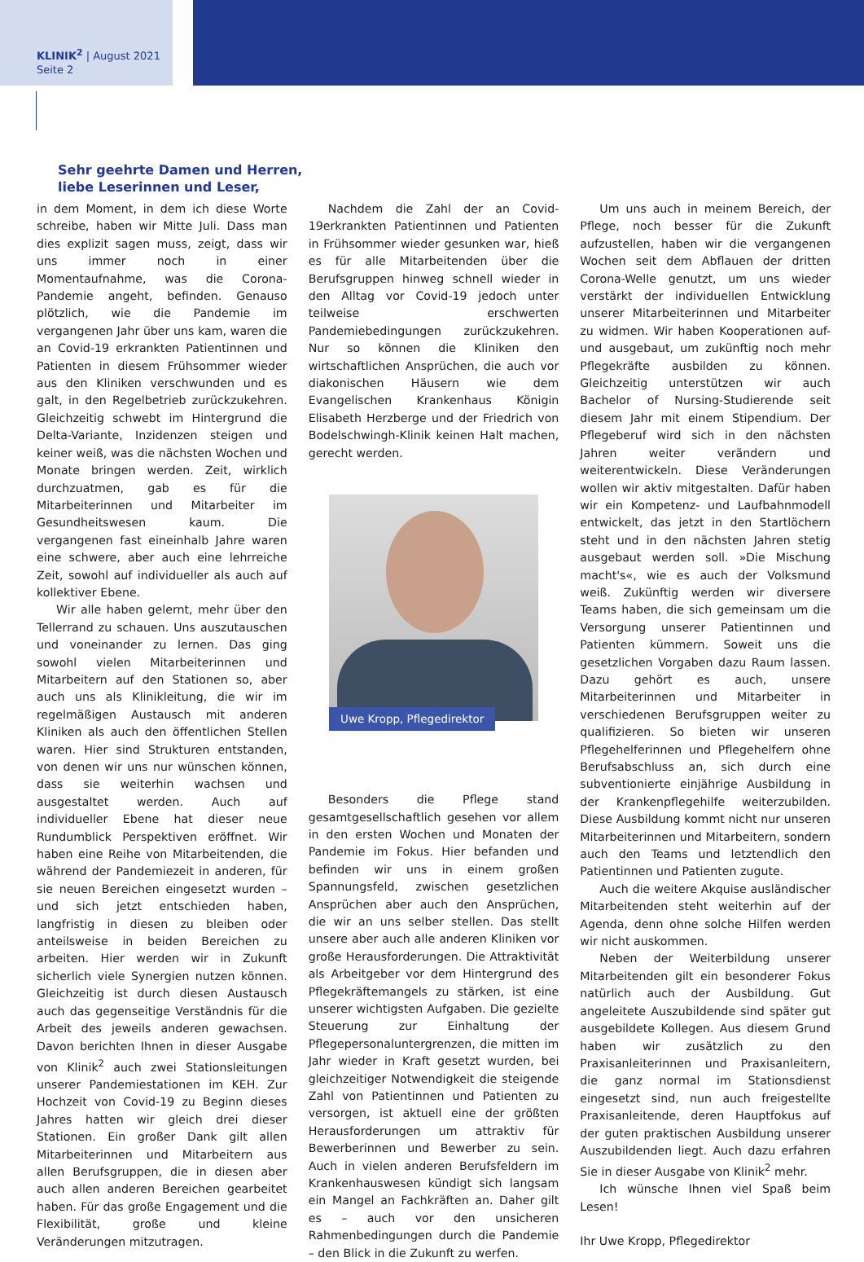KLINIK<sup>2</sup> | August 2021
Seite 2
Sehr geehrte Damen und Herren,
liebe Leserinnen und Leser,
in dem Moment, in dem ich diese Worte schreibe, haben wir Mitte Juli. Dass man dies explizit sagen muss, zeigt, dass wir uns immer noch in einer Momentaufnahme, was die Corona-Pandemie angeht, befinden. Genauso plötzlich, wie die Pandemie im vergangenen Jahr über uns kam, waren die an Covid-19 erkrankten Patientinnen und Patienten in diesem Frühsommer wieder aus den Kliniken verschwunden und es galt, in den Regelbetrieb zurückzukehren. Gleichzeitig schwebt im Hintergrund die Delta-Variante, Inzidenzen steigen und keiner weiß, was die nächsten Wochen und Monate bringen werden. Zeit, wirklich durchzuatmen, gab es für die Mitarbeiterinnen und Mitarbeiter im Gesundheitswesen kaum. Die vergangenen fast eineinhalb Jahre waren eine schwere, aber auch eine lehrreiche Zeit, sowohl auf individueller als auch auf kollektiver Ebene.
Wir alle haben gelernt, mehr über den Tellerrand zu schauen. Uns auszutauschen und voneinander zu lernen. Das ging sowohl vielen Mitarbeiterinnen und Mitarbeitern auf den Stationen so, aber auch uns als Klinikleitung, die wir im regelmäßigen Austausch mit anderen Kliniken als auch den öffentlichen Stellen waren. Hier sind Strukturen entstanden, von denen wir uns nur wünschen können, dass sie weiterhin wachsen und ausgestaltet werden. Auch auf individueller Ebene hat dieser neue Rundumblick Perspektiven eröffnet. Wir haben eine Reihe von Mitarbeitenden, die während der Pandemiezeit in anderen, für sie neuen Bereichen eingesetzt wurden – und sich jetzt entschieden haben, langfristig in diesen zu bleiben oder anteilsweise in beiden Bereichen zu arbeiten. Hier werden wir in Zukunft sicherlich viele Synergien nutzen können. Gleichzeitig ist durch diesen Austausch auch das gegenseitige Verständnis für die Arbeit des jeweils anderen gewachsen. Davon berichten Ihnen in dieser Ausgabe von Klinik<sup>2</sup> auch zwei Stationsleitungen unserer Pandemiestationen im KEH. Zur Hochzeit von Covid-19 zu Beginn dieses Jahres hatten wir gleich drei dieser Stationen. Ein großer Dank gilt allen Mitarbeiterinnen und Mitarbeitern aus allen Berufsgruppen, die in diesen aber auch allen anderen Bereichen gearbeitet haben. Für das große Engagement und die Flexibilität, große und kleine Veränderungen mitzutragen.
Nachdem die Zahl der an Covid-19erkrankten Patientinnen und Patienten in Frühsommer wieder gesunken war, hieß es für alle Mitarbeitenden über die Berufsgruppen hinweg schnell wieder in den Alltag vor Covid-19 jedoch unter teilweise erschwerten Pandemiebedingungen zurückzukehren. Nur so können die Kliniken den wirtschaftlichen Ansprüchen, die auch vor diakonischen Häusern wie dem Evangelischen Krankenhaus Königin Elisabeth Herzberge und der Friedrich von Bodelschwingh-Klinik keinen Halt machen, gerecht werden.
Uwe Kropp, Pflegedirektor
Besonders die Pflege stand gesamtgesellschaftlich gesehen vor allem in den ersten Wochen und Monaten der Pandemie im Fokus. Hier befanden und befinden wir uns in einem großen Spannungsfeld, zwischen gesetzlichen Ansprüchen aber auch den Ansprüchen, die wir an uns selber stellen. Das stellt unsere aber auch alle anderen Kliniken vor große Herausforderungen. Die Attraktivität als Arbeitgeber vor dem Hintergrund des Pflegekräftemangels zu stärken, ist eine unserer wichtigsten Aufgaben. Die gezielte Steuerung zur Einhaltung der Pflegepersonaluntergrenzen, die mitten im Jahr wieder in Kraft gesetzt wurden, bei gleichzeitiger Notwendigkeit die steigende Zahl von Patientinnen und Patienten zu versorgen, ist aktuell eine der größten Herausforderungen um attraktiv für Bewerberinnen und Bewerber zu sein. Auch in vielen anderen Berufsfeldern im Krankenhauswesen kündigt sich langsam ein Mangel an Fachkräften an. Daher gilt es – auch vor den unsicheren Rahmenbedingungen durch die Pandemie – den Blick in die Zukunft zu werfen.
Um uns auch in meinem Bereich, der Pflege, noch besser für die Zukunft aufzustellen, haben wir die vergangenen Wochen seit dem Abflauen der dritten Corona-Welle genutzt, um uns wieder verstärkt der individuellen Entwicklung unserer Mitarbeiterinnen und Mitarbeiter zu widmen. Wir haben Kooperationen auf- und ausgebaut, um zukünftig noch mehr Pflegekräfte ausbilden zu können. Gleichzeitig unterstützen wir auch Bachelor of Nursing-Studierende seit diesem Jahr mit einem Stipendium. Der Pflegeberuf wird sich in den nächsten Jahren weiter verändern und weiterentwickeln. Diese Veränderungen wollen wir aktiv mitgestalten. Dafür haben wir ein Kompetenz- und Laufbahnmodell entwickelt, das jetzt in den Startlöchern steht und in den nächsten Jahren stetig ausgebaut werden soll. »Die Mischung macht's«, wie es auch der Volksmund weiß. Zukünftig werden wir diversere Teams haben, die sich gemeinsam um die Versorgung unserer Patientinnen und Patienten kümmern. Soweit uns die gesetzlichen Vorgaben dazu Raum lassen. Dazu gehört es auch, unsere Mitarbeiterinnen und Mitarbeiter in verschiedenen Berufsgruppen weiter zu qualifizieren. So bieten wir unseren Pflegehelferinnen und Pflegehelfern ohne Berufsabschluss an, sich durch eine subventionierte einjährige Ausbildung in der Krankenpflegehilfe weiterzubilden. Diese Ausbildung kommt nicht nur unseren Mitarbeiterinnen und Mitarbeitern, sondern auch den Teams und letztendlich den Patientinnen und Patienten zugute.
Auch die weitere Akquise ausländischer Mitarbeitenden steht weiterhin auf der Agenda, denn ohne solche Hilfen werden wir nicht auskommen.
Neben der Weiterbildung unserer Mitarbeitenden gilt ein besonderer Fokus natürlich auch der Ausbildung. Gut angeleitete Auszubildende sind später gut ausgebildete Kollegen. Aus diesem Grund haben wir zusätzlich zu den Praxisanleiterinnen und Praxisanleitern, die ganz normal im Stationsdienst eingesetzt sind, nun auch freigestellte Praxisanleitende, deren Hauptfokus auf der guten praktischen Ausbildung unserer Auszubildenden liegt. Auch dazu erfahren Sie in dieser Ausgabe von Klinik<sup>2</sup> mehr.
Ich wünsche Ihnen viel Spaß beim Lesen!
Ihr Uwe Kropp, Pflegedirektor